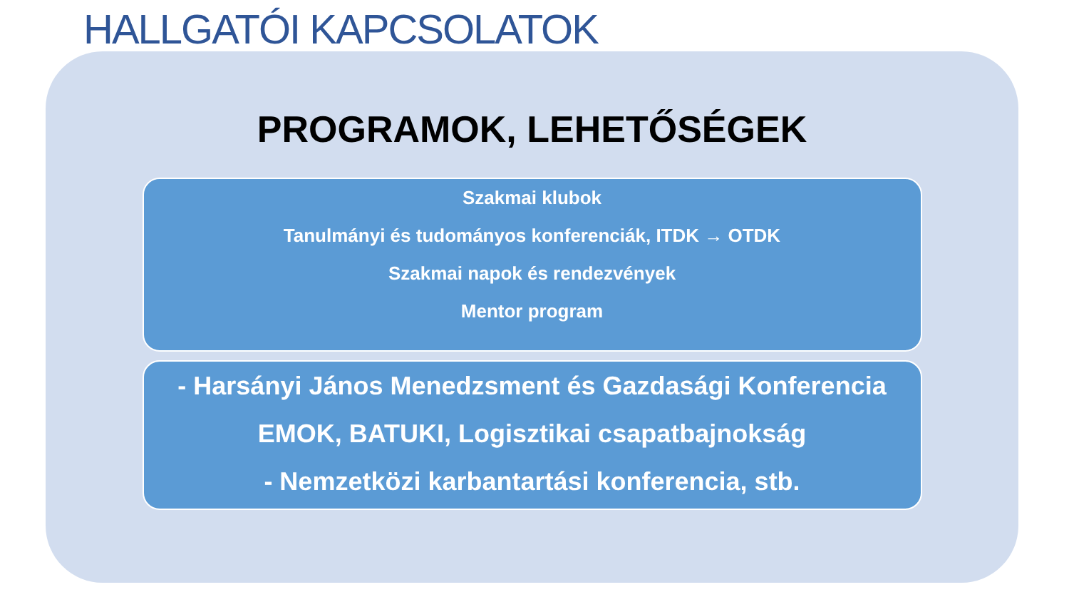HALLGATÓI KAPCSOLATOK
PROGRAMOK, LEHETŐSÉGEK
Szakmai klubok
Tanulmányi és tudományos konferenciák, ITDK → OTDK
Szakmai napok és rendezvények
Mentor program
- Harsányi János Menedzsment és Gazdasági Konferencia
EMOK, BATUKI, Logisztikai csapatbajnokság
- Nemzetközi karbantartási konferencia, stb.